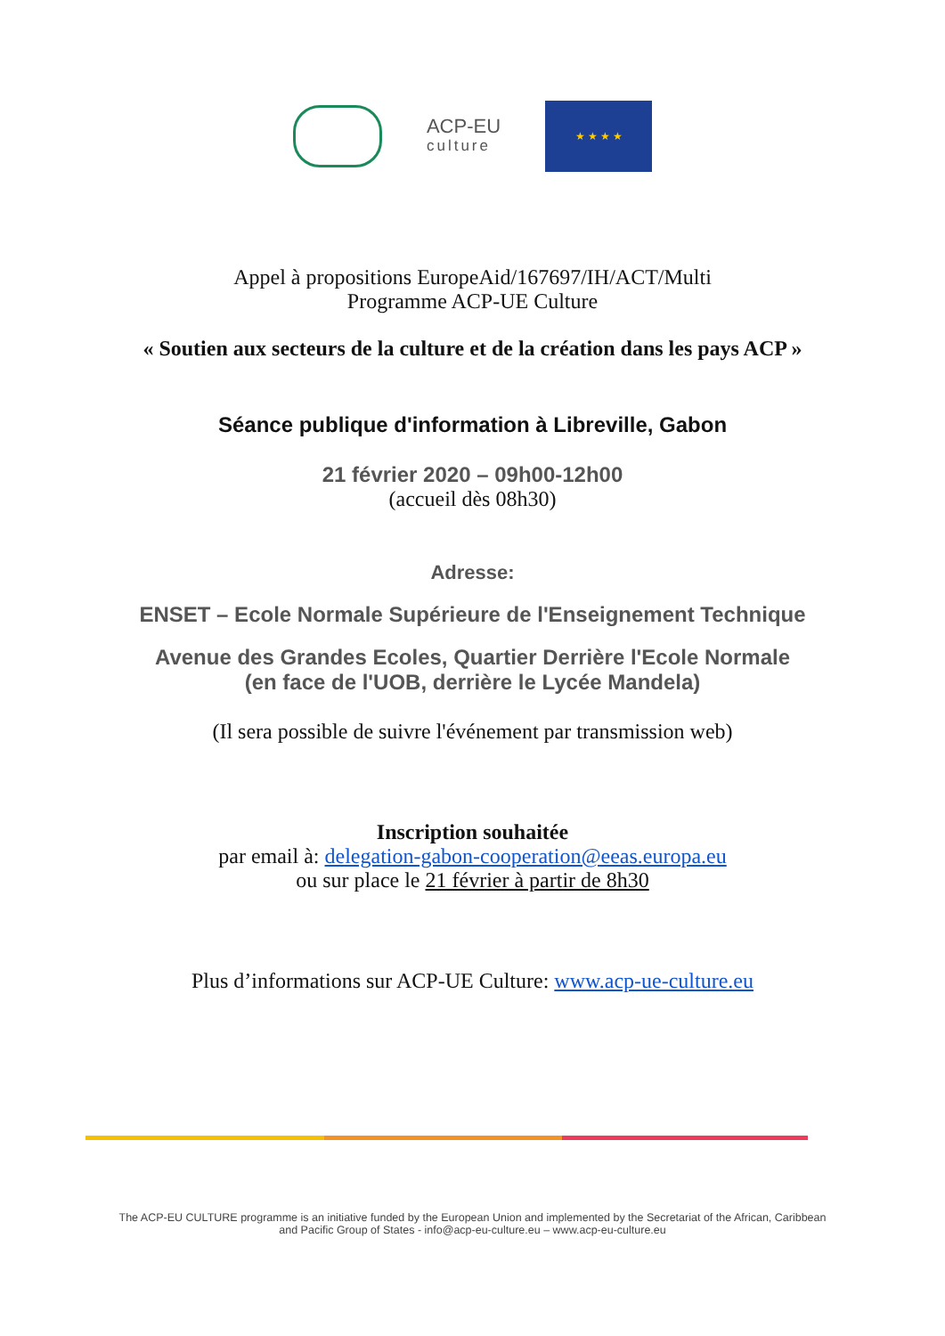ACP-EU
culture
★ ★ ★ ★
Appel à propositions EuropeAid/167697/IH/ACT/Multi
Programme ACP-UE Culture
« Soutien aux secteurs de la culture et de la création dans les pays ACP »
Séance publique d'information à Libreville, Gabon
21 février 2020 – 09h00-12h00
(accueil dès 08h30)
Adresse:
ENSET – Ecole Normale Supérieure de l'Enseignement Technique
Avenue des Grandes Ecoles, Quartier Derrière l'Ecole Normale
(en face de l'UOB, derrière le Lycée Mandela)
(Il sera possible de suivre l'événement par transmission web)
Inscription souhaitée
par email à: delegation-gabon-cooperation@eeas.europa.eu
ou sur place le 21 février à partir de 8h30
Plus d’informations sur ACP-UE Culture: www.acp-ue-culture.eu
The ACP-EU CULTURE programme is an initiative funded by the European Union and implemented by the Secretariat of the African, Caribbean
and Pacific Group of States - info@acp-eu-culture.eu – www.acp-eu-culture.eu